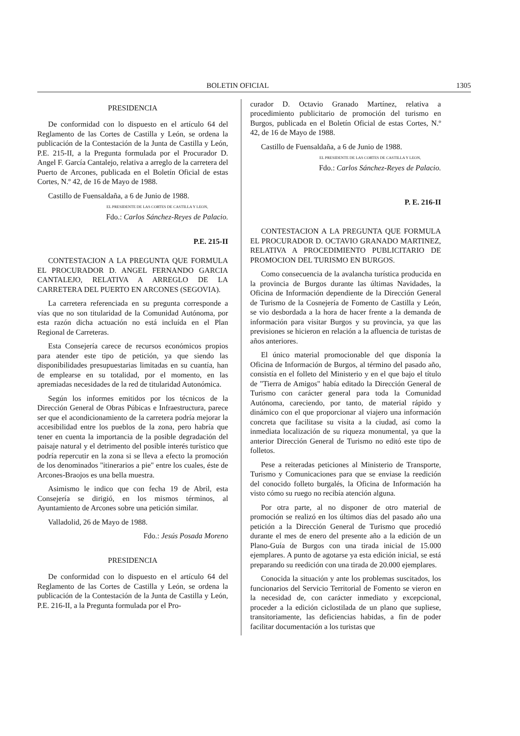BOLETIN OFICIAL 1305
PRESIDENCIA
De conformidad con lo dispuesto en el artículo 64 del Reglamento de las Cortes de Castilla y León, se ordena la publicación de la Contestación de la Junta de Castilla y León, P.E. 215-II, a la Pregunta formulada por el Procurador D. Angel F. García Cantalejo, relativa a arreglo de la carretera del Puerto de Arcones, publicada en el Boletín Oficial de estas Cortes, N.º 42, de 16 de Mayo de 1988.
Castillo de Fuensaldaña, a 6 de Junio de 1988.
EL PRESIDENTE DE LAS CORTES DE CASTILLA Y LEON,
Fdo.: Carlos Sánchez-Reyes de Palacio.
P.E. 215-II
CONTESTACION A LA PREGUNTA QUE FORMULA EL PROCURADOR D. ANGEL FERNANDO GARCIA CANTALEJO, RELATIVA A ARREGLO DE LA CARRETERA DEL PUERTO EN ARCONES (SEGOVIA).
La carretera referenciada en su pregunta corresponde a vías que no son titularidad de la Comunidad Autónoma, por esta razón dicha actuación no está incluída en el Plan Regional de Carreteras.
Esta Consejería carece de recursos económicos propios para atender este tipo de petición, ya que siendo las disponibilidades presupuestarias limitadas en su cuantía, han de emplearse en su totalidad, por el momento, en las apremiadas necesidades de la red de titularidad Autonómica.
Según los informes emitidos por los técnicos de la Dirección General de Obras Púbicas e Infraestructura, parece ser que el acondicionamiento de la carretera podría mejorar la accesibilidad entre los pueblos de la zona, pero habría que tener en cuenta la importancia de la posible degradación del paisaje natural y el detrimento del posible interés turístico que podría repercutir en la zona si se lleva a efecto la promoción de los denominados "itinerarios a pie" entre los cuales, éste de Arcones-Braojos es una bella muestra.
Asimismo le indico que con fecha 19 de Abril, esta Consejería se dirigió, en los mismos términos, al Ayuntamiento de Arcones sobre una petición similar.
Valladolid, 26 de Mayo de 1988.
Fdo.: Jesús Posada Moreno
PRESIDENCIA
De conformidad con lo dispuesto en el artículo 64 del Reglamento de las Cortes de Castilla y León, se ordena la publicación de la Contestación de la Junta de Castilla y León, P.E. 216-II, a la Pregunta formulada por el Pro-
curador D. Octavio Granado Martínez, relativa a procedimiento publicitario de promoción del turismo en Burgos, publicada en el Boletín Oficial de estas Cortes, N.º 42, de 16 de Mayo de 1988.
Castillo de Fuensaldaña, a 6 de Junio de 1988.
EL PRESIDENTE DE LAS CORTES DE CASTILLA Y LEON,
Fdo.: Carlos Sánchez-Reyes de Palacio.
P. E. 216-II
CONTESTACION A LA PREGUNTA QUE FORMULA EL PROCURADOR D. OCTAVIO GRANADO MARTINEZ, RELATIVA A PROCEDIMIENTO PUBLICITARIO DE PROMOCION DEL TURISMO EN BURGOS.
Como consecuencia de la avalancha turística producida en la provincia de Burgos durante las últimas Navidades, la Oficina de Información dependiente de la Dirección General de Turismo de la Cosnejería de Fomento de Castilla y León, se vio desbordada a la hora de hacer frente a la demanda de información para visitar Burgos y su provincia, ya que las previsiones se hicieron en relación a la afluencia de turistas de años anteriores.
El único material promocionable del que disponía la Oficina de Información de Burgos, al término del pasado año, consistía en el folleto del Ministerio y en el que bajo el título de "Tierra de Amigos" había editado la Dirección General de Turismo con carácter general para toda la Comunidad Autónoma, careciendo, por tanto, de material rápido y dinámico con el que proporcionar al viajero una información concreta que facilitase su visita a la ciudad, así como la inmediata localización de su riqueza monumental, ya que la anterior Dirección General de Turismo no editó este tipo de folletos.
Pese a reiteradas peticiones al Ministerio de Transporte, Turismo y Comunicaciones para que se enviase la reedición del conocido folleto burgalés, la Oficina de Información ha visto cómo su ruego no recibía atención alguna.
Por otra parte, al no disponer de otro material de promoción se realizó en los últimos días del pasado año una petición a la Dirección General de Turismo que procedió durante el mes de enero del presente año a la edición de un Plano-Guía de Burgos con una tirada inicial de 15.000 ejemplares. A punto de agotarse ya esta edición inicial, se está preparando su reedición con una tirada de 20.000 ejemplares.
Conocida la situación y ante los problemas suscitados, los funcionarios del Servicio Territorial de Fomento se vieron en la necesidad de, con carácter inmediato y excepcional, proceder a la edición ciclostilada de un plano que supliese, transitoriamente, las deficiencias habidas, a fin de poder facilitar documentación a los turistas que